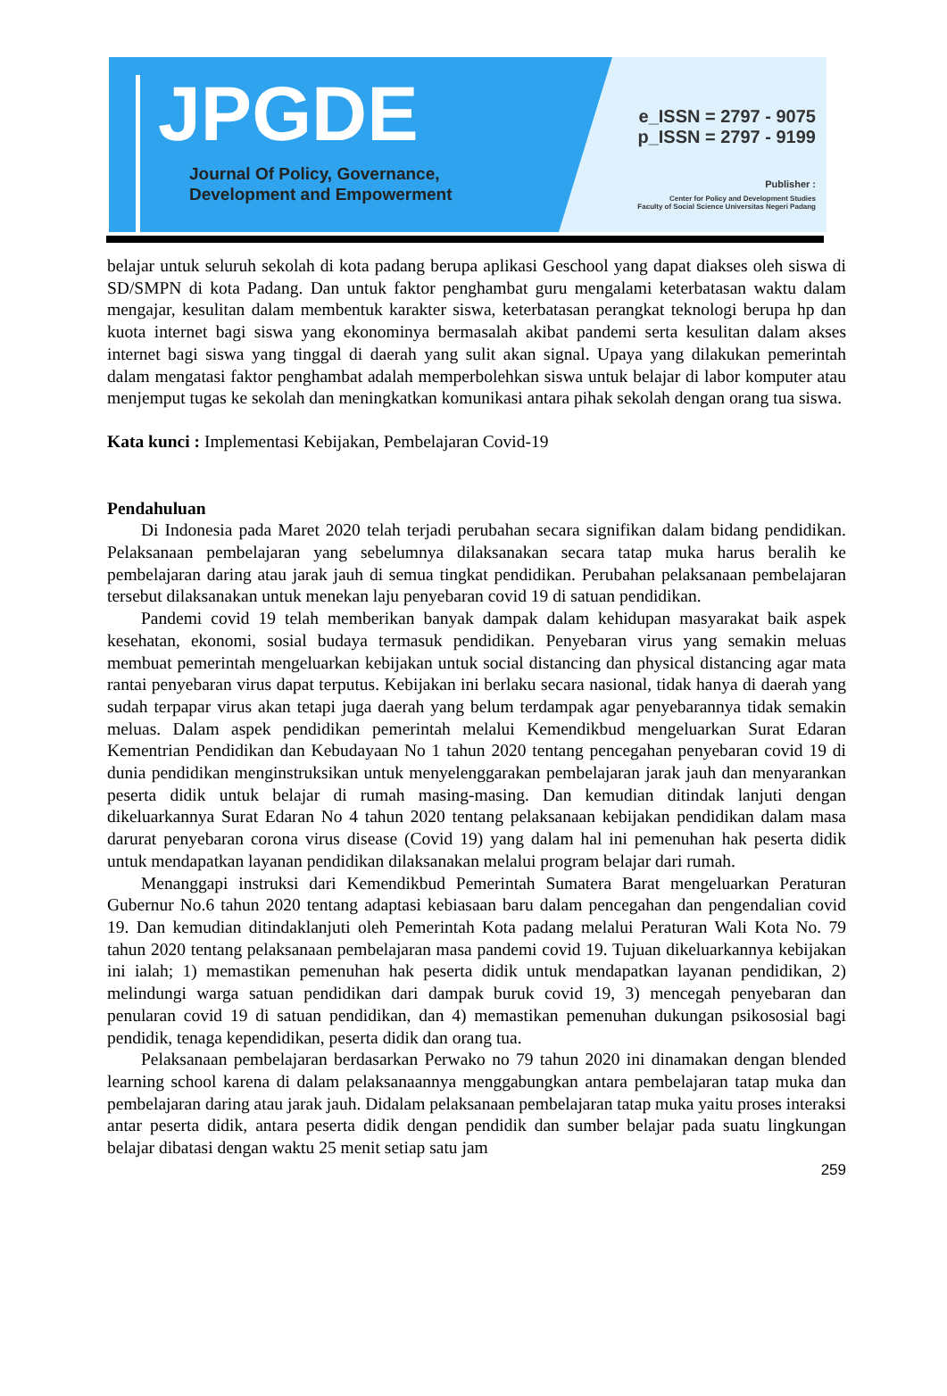JPGDE
Journal Of Policy, Governance,
Development and Empowerment
e_ISSN = 2797 - 9075
p_ISSN = 2797 - 9199
Publisher :
Center for Policy and Development Studies
Faculty of Social Science Universitas Negeri Padang
belajar untuk seluruh sekolah di kota padang berupa aplikasi Geschool yang dapat diakses oleh siswa di SD/SMPN di kota Padang. Dan untuk faktor penghambat guru mengalami keterbatasan waktu dalam mengajar, kesulitan dalam membentuk karakter siswa, keterbatasan perangkat teknologi berupa hp dan kuota internet bagi siswa yang ekonominya bermasalah akibat pandemi serta kesulitan dalam akses internet bagi siswa yang tinggal di daerah yang sulit akan signal. Upaya yang dilakukan pemerintah dalam mengatasi faktor penghambat adalah memperbolehkan siswa untuk belajar di labor komputer atau menjemput tugas ke sekolah dan meningkatkan komunikasi antara pihak sekolah dengan orang tua siswa.
Kata kunci : Implementasi Kebijakan, Pembelajaran Covid-19
Pendahuluan
Di Indonesia pada Maret 2020 telah terjadi perubahan secara signifikan dalam bidang pendidikan. Pelaksanaan pembelajaran yang sebelumnya dilaksanakan secara tatap muka harus beralih ke pembelajaran daring atau jarak jauh di semua tingkat pendidikan. Perubahan pelaksanaan pembelajaran tersebut dilaksanakan untuk menekan laju penyebaran covid 19 di satuan pendidikan.
Pandemi covid 19 telah memberikan banyak dampak dalam kehidupan masyarakat baik aspek kesehatan, ekonomi, sosial budaya termasuk pendidikan. Penyebaran virus yang semakin meluas membuat pemerintah mengeluarkan kebijakan untuk social distancing dan physical distancing agar mata rantai penyebaran virus dapat terputus. Kebijakan ini berlaku secara nasional, tidak hanya di daerah yang sudah terpapar virus akan tetapi juga daerah yang belum terdampak agar penyebarannya tidak semakin meluas. Dalam aspek pendidikan pemerintah melalui Kemendikbud mengeluarkan Surat Edaran Kementrian Pendidikan dan Kebudayaan No 1 tahun 2020 tentang pencegahan penyebaran covid 19 di dunia pendidikan menginstruksikan untuk menyelenggarakan pembelajaran jarak jauh dan menyarankan peserta didik untuk belajar di rumah masing-masing. Dan kemudian ditindak lanjuti dengan dikeluarkannya Surat Edaran No 4 tahun 2020 tentang pelaksanaan kebijakan pendidikan dalam masa darurat penyebaran corona virus disease (Covid 19) yang dalam hal ini pemenuhan hak peserta didik untuk mendapatkan layanan pendidikan dilaksanakan melalui program belajar dari rumah.
Menanggapi instruksi dari Kemendikbud Pemerintah Sumatera Barat mengeluarkan Peraturan Gubernur No.6 tahun 2020 tentang adaptasi kebiasaan baru dalam pencegahan dan pengendalian covid 19. Dan kemudian ditindaklanjuti oleh Pemerintah Kota padang melalui Peraturan Wali Kota No. 79 tahun 2020 tentang pelaksanaan pembelajaran masa pandemi covid 19. Tujuan dikeluarkannya kebijakan ini ialah; 1) memastikan pemenuhan hak peserta didik untuk mendapatkan layanan pendidikan, 2) melindungi warga satuan pendidikan dari dampak buruk covid 19, 3) mencegah penyebaran dan penularan covid 19 di satuan pendidikan, dan 4) memastikan pemenuhan dukungan psikososial bagi pendidik, tenaga kependidikan, peserta didik dan orang tua.
Pelaksanaan pembelajaran berdasarkan Perwako no 79 tahun 2020 ini dinamakan dengan blended learning school karena di dalam pelaksanaannya menggabungkan antara pembelajaran tatap muka dan pembelajaran daring atau jarak jauh. Didalam pelaksanaan pembelajaran tatap muka yaitu proses interaksi antar peserta didik, antara peserta didik dengan pendidik dan sumber belajar pada suatu lingkungan belajar dibatasi dengan waktu 25 menit setiap satu jam
259